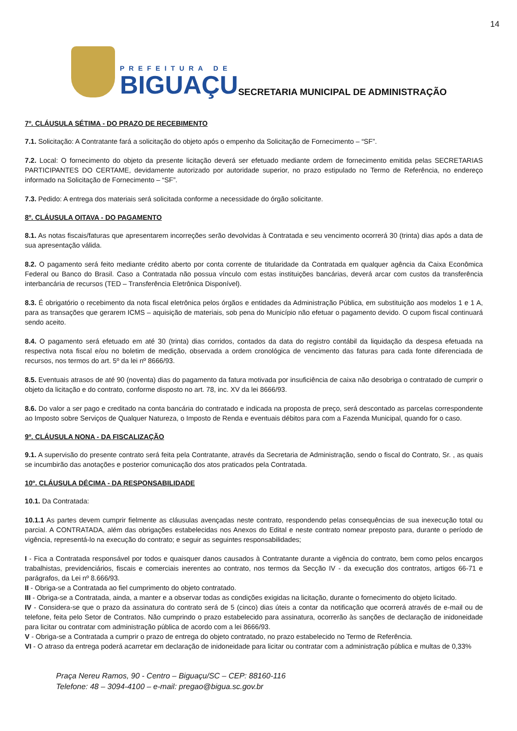14
PREFEITURA DE
BIGUAÇU
SECRETARIA MUNICIPAL DE ADMINISTRAÇÃO
7º. CLÁUSULA SÉTIMA - DO PRAZO DE RECEBIMENTO
7.1. Solicitação: A Contratante fará a solicitação do objeto após o empenho da Solicitação de Fornecimento – “SF”.
7.2. Local: O fornecimento do objeto da presente licitação deverá ser efetuado mediante ordem de fornecimento emitida pelas SECRETARIAS PARTICIPANTES DO CERTAME, devidamente autorizado por autoridade superior, no prazo estipulado no Termo de Referência, no endereço informado na Solicitação de Fornecimento – “SF”.
7.3. Pedido: A entrega dos materiais será solicitada conforme a necessidade do órgão solicitante.
8º. CLÁUSULA OITAVA - DO PAGAMENTO
8.1. As notas fiscais/faturas que apresentarem incorreções serão devolvidas à Contratada e seu vencimento ocorrerá 30 (trinta) dias após a data de sua apresentação válida.
8.2. O pagamento será feito mediante crédito aberto por conta corrente de titularidade da Contratada em qualquer agência da Caixa Econômica Federal ou Banco do Brasil. Caso a Contratada não possua vínculo com estas instituições bancárias, deverá arcar com custos da transferência interbancária de recursos (TED – Transferência Eletrônica Disponível).
8.3. É obrigatório o recebimento da nota fiscal eletrônica pelos órgãos e entidades da Administração Pública, em substituição aos modelos 1 e 1 A, para as transações que gerarem ICMS – aquisição de materiais, sob pena do Município não efetuar o pagamento devido. O cupom fiscal continuará sendo aceito.
8.4. O pagamento será efetuado em até 30 (trinta) dias corridos, contados da data do registro contábil da liquidação da despesa efetuada na respectiva nota fiscal e/ou no boletim de medição, observada a ordem cronológica de vencimento das faturas para cada fonte diferenciada de recursos, nos termos do art. 5º da lei nº 8666/93.
8.5. Eventuais atrasos de até 90 (noventa) dias do pagamento da fatura motivada por insuficiência de caixa não desobriga o contratado de cumprir o objeto da licitação e do contrato, conforme disposto no art. 78, inc. XV da lei 8666/93.
8.6. Do valor a ser pago e creditado na conta bancária do contratado e indicada na proposta de preço, será descontado as parcelas correspondente ao Imposto sobre Serviços de Qualquer Natureza, o Imposto de Renda e eventuais débitos para com a Fazenda Municipal, quando for o caso.
9º. CLÁUSULA NONA - DA FISCALIZAÇÃO
9.1. A supervisão do presente contrato será feita pela Contratante, através da Secretaria de Administração, sendo o fiscal do Contrato, Sr. , as quais se incumbirão das anotações e posterior comunicação dos atos praticados pela Contratada.
10º. CLÁUSULA DÉCIMA - DA RESPONSABILIDADE
10.1. Da Contratada:
10.1.1 As partes devem cumprir fielmente as cláusulas avençadas neste contrato, respondendo pelas consequências de sua inexecução total ou parcial. A CONTRATADA, além das obrigações estabelecidas nos Anexos do Edital e neste contrato nomear preposto para, durante o período de vigência, representá-lo na execução do contrato; e seguir as seguintes responsabilidades;
I - Fica a Contratada responsável por todos e quaisquer danos causados à Contratante durante a vigência do contrato, bem como pelos encargos trabalhistas, previdenciários, fiscais e comerciais inerentes ao contrato, nos termos da Secção IV - da execução dos contratos, artigos 66-71 e parágrafos, da Lei nº 8.666/93.
II - Obriga-se a Contratada ao fiel cumprimento do objeto contratado.
III - Obriga-se a Contratada, ainda, a manter e a observar todas as condições exigidas na licitação, durante o fornecimento do objeto licitado.
IV - Considera-se que o prazo da assinatura do contrato será de 5 (cinco) dias úteis a contar da notificação que ocorrerá através de e-mail ou de telefone, feita pelo Setor de Contratos. Não cumprindo o prazo estabelecido para assinatura, ocorrerão às sanções de declaração de inidoneidade para licitar ou contratar com administração pública de acordo com a lei 8666/93.
V - Obriga-se a Contratada a cumprir o prazo de entrega do objeto contratado, no prazo estabelecido no Termo de Referência.
VI - O atraso da entrega poderá acarretar em declaração de inidoneidade para licitar ou contratar com a administração pública e multas de 0,33%
Praça Nereu Ramos, 90 - Centro – Biguaçu/SC – CEP: 88160-116
Telefone: 48 – 3094-4100 – e-mail: pregao@bigua.sc.gov.br